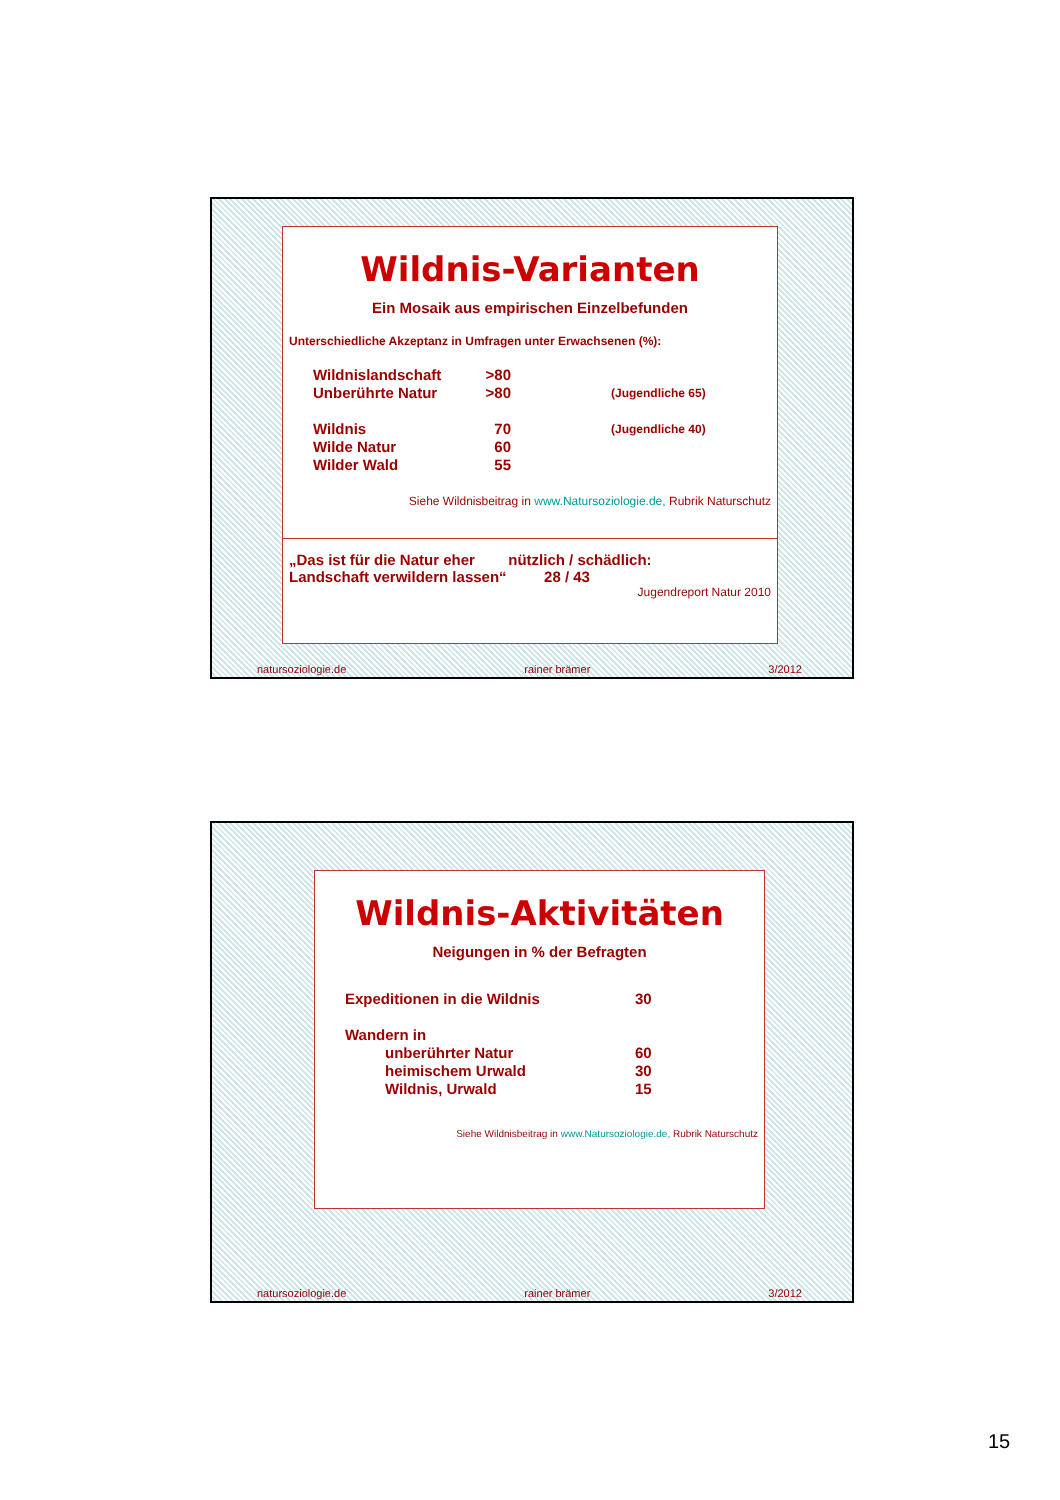Wildnis-Varianten
Ein Mosaik aus empirischen Einzelbefunden
Unterschiedliche Akzeptanz in Umfragen unter Erwachsenen (%):
| Wildnislandschaft | >80 | |
| Unberührte Natur | >80 | (Jugendliche 65) |
| Wildnis | 70 | (Jugendliche 40) |
| Wilde Natur | 60 | |
| Wilder Wald | 55 | |
Siehe Wildnisbeitrag in www.Natursoziologie.de, Rubrik Naturschutz
„Das ist für die Natur eher nützlich / schädlich:
Landschaft verwildern lassen“ 28 / 43
Jugendreport Natur 2010
natursoziologie.de rainer brämer 3/2012
Wildnis-Aktivitäten
Neigungen in % der Befragten
| Expeditionen in die Wildnis | | 30 |
| Wandern in | | |
| | unberührter Natur | 60 |
| | heimischem Urwald | 30 |
| | Wildnis, Urwald | 15 |
Siehe Wildnisbeitrag in www.Natursoziologie.de, Rubrik Naturschutz
natursoziologie.de rainer brämer 3/2012
15